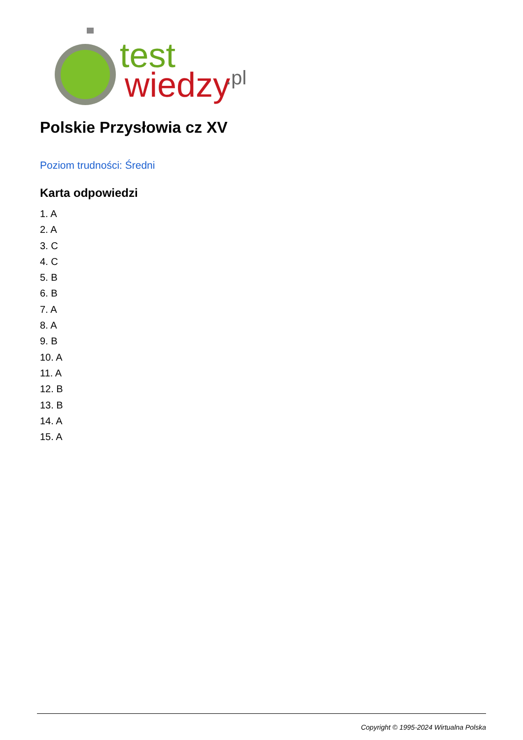test
wiedzy
.pl
Polskie Przysłowia cz XV
Poziom trudności: Średni
Karta odpowiedzi
1. A
2. A
3. C
4. C
5. B
6. B
7. A
8. A
9. B
10. A
11. A
12. B
13. B
14. A
15. A
Copyright © 1995-2024 Wirtualna Polska